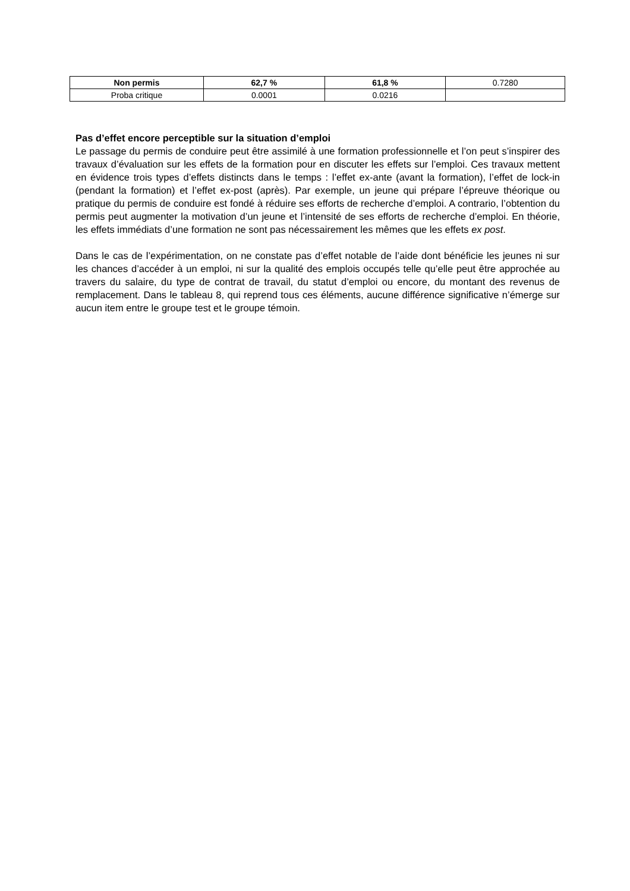| Non permis | 62,7 % | 61,8 % | 0.7280 |
| Proba critique | 0.0001 | 0.0216 | |
Pas d’effet encore perceptible sur la situation d’emploi
Le passage du permis de conduire peut être assimilé à une formation professionnelle et l’on peut s’inspirer des travaux d’évaluation sur les effets de la formation pour en discuter les effets sur l’emploi. Ces travaux mettent en évidence trois types d’effets distincts dans le temps : l’effet ex-ante (avant la formation), l’effet de lock-in (pendant la formation) et l’effet ex-post (après). Par exemple, un jeune qui prépare l’épreuve théorique ou pratique du permis de conduire est fondé à réduire ses efforts de recherche d’emploi. A contrario, l’obtention du permis peut augmenter la motivation d’un jeune et l’intensité de ses efforts de recherche d’emploi. En théorie, les effets immédiats d’une formation ne sont pas nécessairement les mêmes que les effets ex post.
Dans le cas de l’expérimentation, on ne constate pas d’effet notable de l’aide dont bénéficie les jeunes ni sur les chances d’accéder à un emploi, ni sur la qualité des emplois occupés telle qu’elle peut être approchée au travers du salaire, du type de contrat de travail, du statut d’emploi ou encore, du montant des revenus de remplacement. Dans le tableau 8, qui reprend tous ces éléments, aucune différence significative n’émerge sur aucun item entre le groupe test et le groupe témoin.